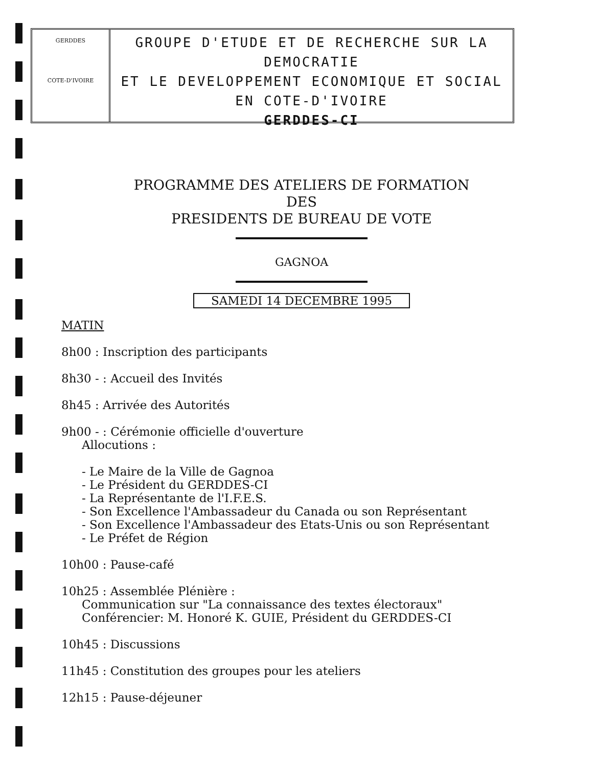GERDDES
COTE-D'IVOIRE
GROUPE D'ETUDE ET DE RECHERCHE SUR LA DEMOCRATIE
ET LE DEVELOPPEMENT ECONOMIQUE ET SOCIAL
EN COTE-D'IVOIRE
GERDDES-CI
PROGRAMME DES ATELIERS DE FORMATION
DES
PRESIDENTS DE BUREAU DE VOTE
GAGNOA
SAMEDI 14 DECEMBRE 1995
MATIN
8h00 : Inscription des participants
8h30 - : Accueil des Invités
8h45 : Arrivée des Autorités
9h00 - : Cérémonie officielle d'ouverture
Allocutions :
- Le Maire de la Ville de Gagnoa
- Le Président du GERDDES-CI
- La Représentante de l'I.F.E.S.
- Son Excellence l'Ambassadeur du Canada ou son Représentant
- Son Excellence l'Ambassadeur des Etats-Unis ou son Représentant
- Le Préfet de Région
10h00 : Pause-café
10h25 : Assemblée Plénière :
Communication sur "La connaissance des textes électoraux"
Conférencier: M. Honoré K. GUIE, Président du GERDDES-CI
10h45 : Discussions
11h45 : Constitution des groupes pour les ateliers
12h15 : Pause-déjeuner